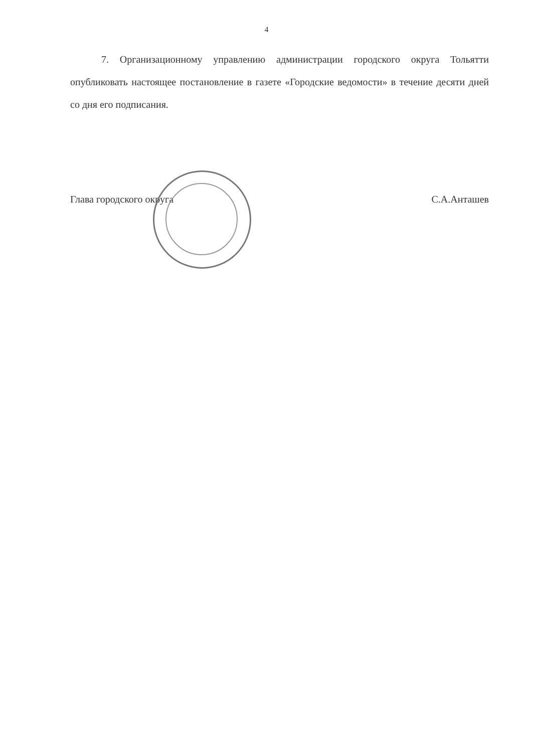4
7. Организационному управлению администрации городского округа Тольятти опубликовать настоящее постановление в газете «Городские ведомости» в течение десяти дней со дня его подписания.
Глава городского округа С.А.Анташев